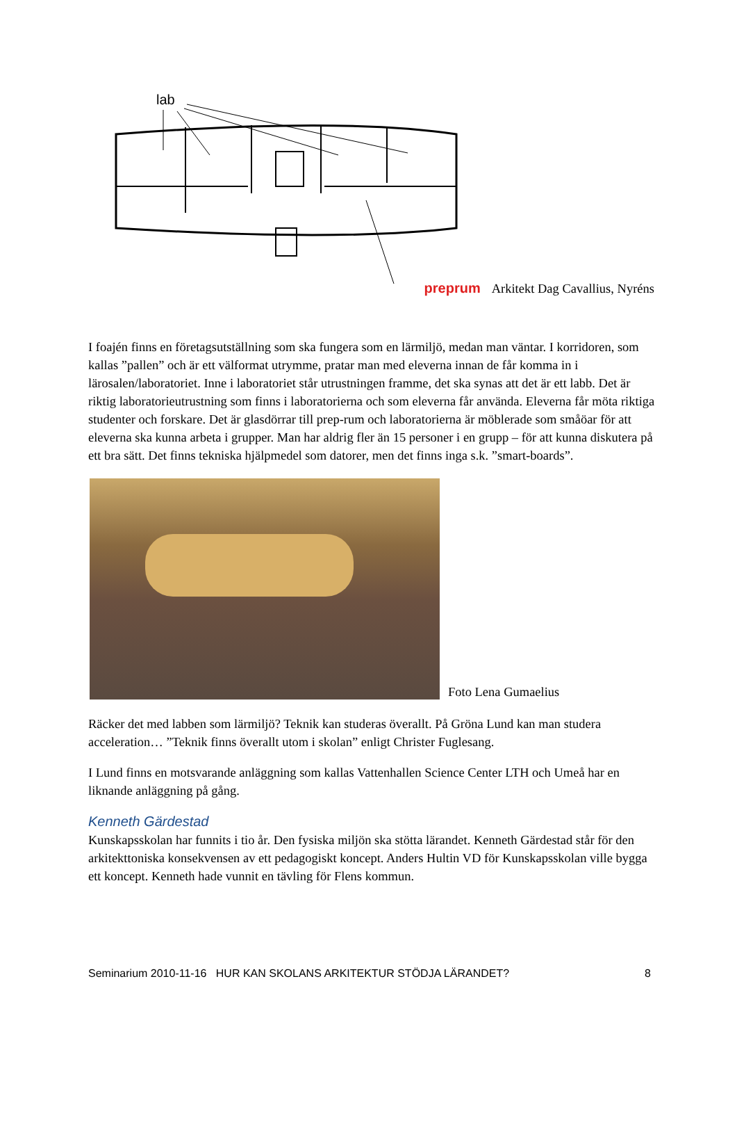lab
preprum Arkitekt Dag Cavallius, Nyréns
I foajén finns en företagsutställning som ska fungera som en lärmiljö, medan man väntar. I korridoren, som kallas ”pallen” och är ett välformat utrymme, pratar man med eleverna innan de får komma in i lärosalen/laboratoriet. Inne i laboratoriet står utrustningen framme, det ska synas att det är ett labb. Det är riktig laboratorieutrustning som finns i laboratorierna och som eleverna får använda. Eleverna får möta riktiga studenter och forskare. Det är glasdörrar till prep-rum och laboratorierna är möblerade som småöar för att eleverna ska kunna arbeta i grupper. Man har aldrig fler än 15 personer i en grupp – för att kunna diskutera på ett bra sätt. Det finns tekniska hjälpmedel som datorer, men det finns inga s.k. ”smart-boards”.
Foto Lena Gumaelius
Räcker det med labben som lärmiljö? Teknik kan studeras överallt. På Gröna Lund kan man studera acceleration… ”Teknik finns överallt utom i skolan” enligt Christer Fuglesang.
I Lund finns en motsvarande anläggning som kallas Vattenhallen Science Center LTH och Umeå har en liknande anläggning på gång.
Kenneth Gärdestad
Kunskapsskolan har funnits i tio år. Den fysiska miljön ska stötta lärandet. Kenneth Gärdestad står för den arkitekttoniska konsekvensen av ett pedagogiskt koncept. Anders Hultin VD för Kunskapsskolan ville bygga ett koncept. Kenneth hade vunnit en tävling för Flens kommun.
Seminarium 2010-11-16 HUR KAN SKOLANS ARKITEKTUR STÖDJA LÄRANDET? 8